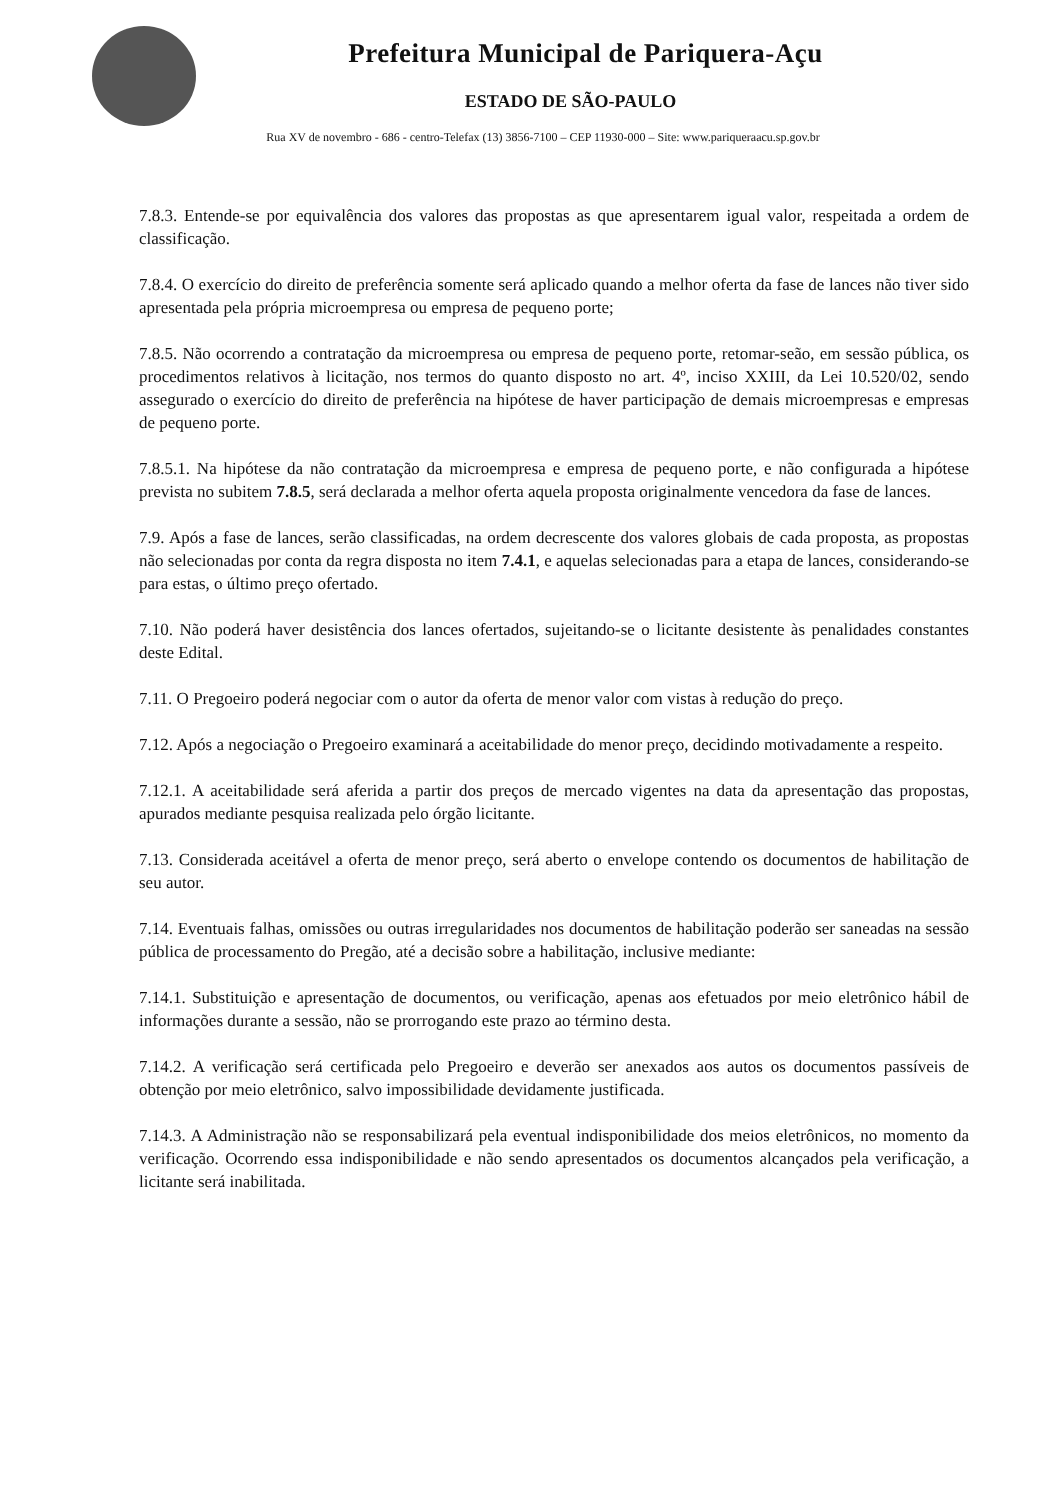Prefeitura Municipal de Pariquera-Açu
ESTADO DE SÃO-PAULO
Rua XV de novembro - 686 - centro-Telefax (13) 3856-7100 – CEP 11930-000 – Site: www.pariqueraacu.sp.gov.br
7.8.3. Entende-se por equivalência dos valores das propostas as que apresentarem igual valor, respeitada a ordem de classificação.
7.8.4. O exercício do direito de preferência somente será aplicado quando a melhor oferta da fase de lances não tiver sido apresentada pela própria microempresa ou empresa de pequeno porte;
7.8.5. Não ocorrendo a contratação da microempresa ou empresa de pequeno porte, retomar-seão, em sessão pública, os procedimentos relativos à licitação, nos termos do quanto disposto no art. 4º, inciso XXIII, da Lei 10.520/02, sendo assegurado o exercício do direito de preferência na hipótese de haver participação de demais microempresas e empresas de pequeno porte.
7.8.5.1. Na hipótese da não contratação da microempresa e empresa de pequeno porte, e não configurada a hipótese prevista no subitem 7.8.5, será declarada a melhor oferta aquela proposta originalmente vencedora da fase de lances.
7.9. Após a fase de lances, serão classificadas, na ordem decrescente dos valores globais de cada proposta, as propostas não selecionadas por conta da regra disposta no item 7.4.1, e aquelas selecionadas para a etapa de lances, considerando-se para estas, o último preço ofertado.
7.10. Não poderá haver desistência dos lances ofertados, sujeitando-se o licitante desistente às penalidades constantes deste Edital.
7.11. O Pregoeiro poderá negociar com o autor da oferta de menor valor com vistas à redução do preço.
7.12. Após a negociação o Pregoeiro examinará a aceitabilidade do menor preço, decidindo motivadamente a respeito.
7.12.1. A aceitabilidade será aferida a partir dos preços de mercado vigentes na data da apresentação das propostas, apurados mediante pesquisa realizada pelo órgão licitante.
7.13. Considerada aceitável a oferta de menor preço, será aberto o envelope contendo os documentos de habilitação de seu autor.
7.14. Eventuais falhas, omissões ou outras irregularidades nos documentos de habilitação poderão ser saneadas na sessão pública de processamento do Pregão, até a decisão sobre a habilitação, inclusive mediante:
7.14.1. Substituição e apresentação de documentos, ou verificação, apenas aos efetuados por meio eletrônico hábil de informações durante a sessão, não se prorrogando este prazo ao término desta.
7.14.2. A verificação será certificada pelo Pregoeiro e deverão ser anexados aos autos os documentos passíveis de obtenção por meio eletrônico, salvo impossibilidade devidamente justificada.
7.14.3. A Administração não se responsabilizará pela eventual indisponibilidade dos meios eletrônicos, no momento da verificação. Ocorrendo essa indisponibilidade e não sendo apresentados os documentos alcançados pela verificação, a licitante será inabilitada.